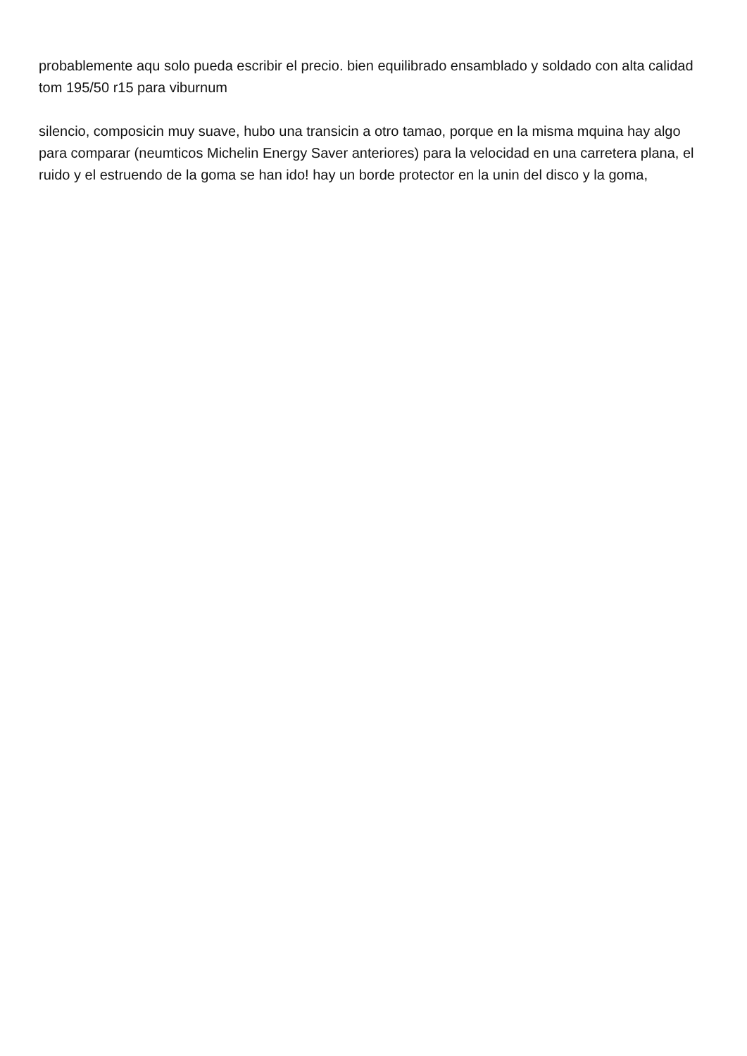probablemente aqu solo pueda escribir el precio. bien equilibrado ensamblado y soldado con alta calidad tom 195/50 r15 para viburnum
silencio, composicin muy suave, hubo una transicin a otro tamao, porque en la misma mquina hay algo para comparar (neumticos Michelin Energy Saver anteriores) para la velocidad en una carretera plana, el ruido y el estruendo de la goma se han ido! hay un borde protector en la unin del disco y la goma,